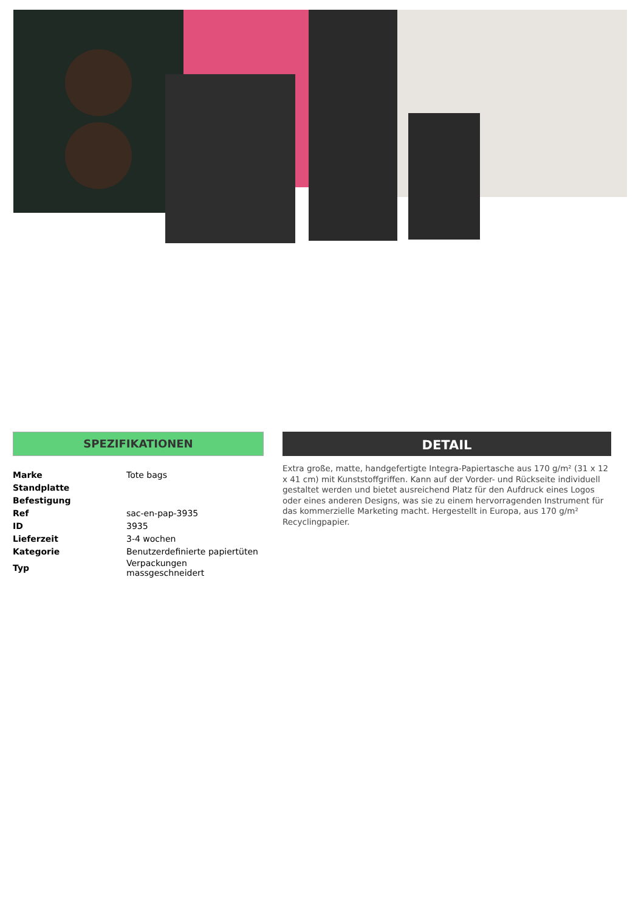SPEZIFIKATIONEN
| Marke | Tote bags |
| Standplatte | |
| Befestigung | |
| Ref | sac-en-pap-3935 |
| ID | 3935 |
| Lieferzeit | 3-4 wochen |
| Kategorie | Benutzerdefinierte papiertüten |
| Typ | Verpackungen massgeschneidert |
DETAIL
Extra große, matte, handgefertigte Integra-Papiertasche aus 170 g/m² (31 x 12 x 41 cm) mit Kunststoffgriffen. Kann auf der Vorder- und Rückseite individuell gestaltet werden und bietet ausreichend Platz für den Aufdruck eines Logos oder eines anderen Designs, was sie zu einem hervorragenden Instrument für das kommerzielle Marketing macht. Hergestellt in Europa, aus 170 g/m² Recyclingpapier.